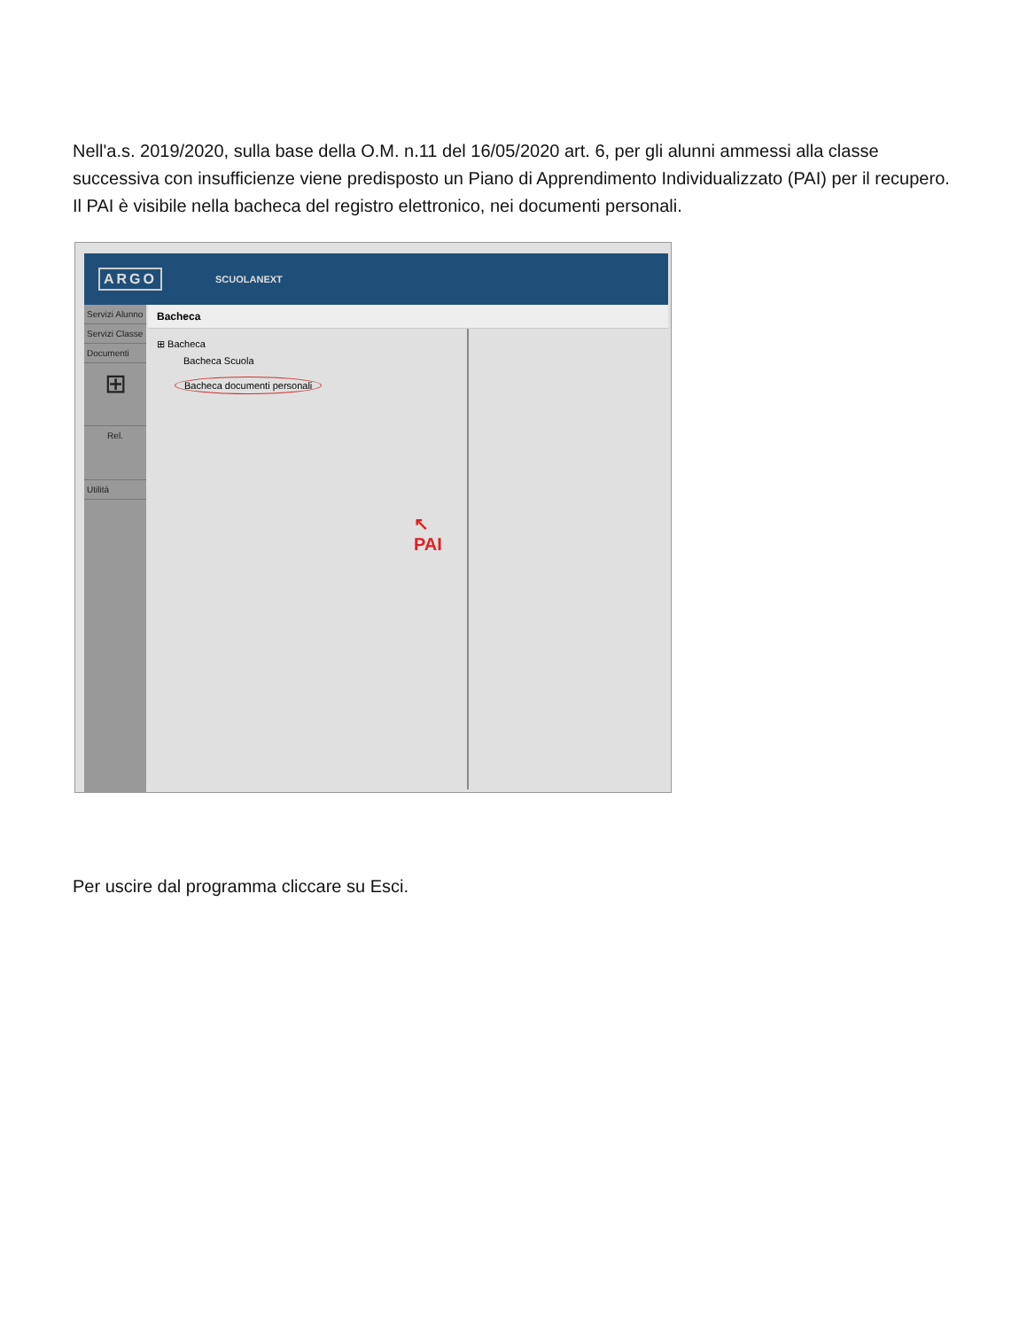Nell'a.s. 2019/2020, sulla base della O.M. n.11 del 16/05/2020 art. 6, per gli alunni ammessi alla classe successiva con insufficienze viene predisposto un Piano di Apprendimento Individualizzato (PAI) per il recupero. Il PAI è visibile nella bacheca del registro elettronico, nei documenti personali.
ARGO SCUOLANEXT
Servizi Alunno
Servizi Classe
Documenti
⊞
Rel.
Utilità
Bacheca
⊞ Bacheca
Bacheca Scuola
Bacheca documenti personali
↖
PAI
Per uscire dal programma cliccare su Esci.